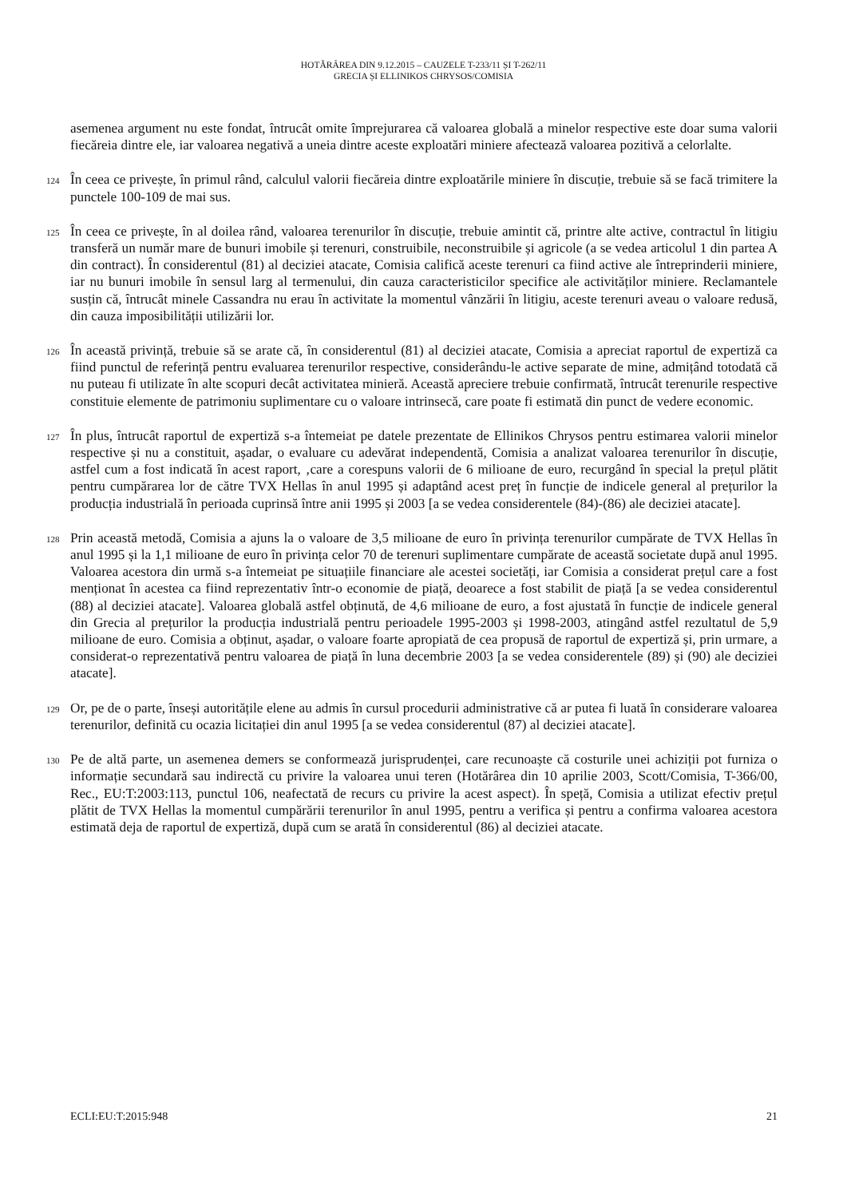HOTĂRÂREA DIN 9.12.2015 – CAUZELE T-233/11 ȘI T-262/11
GRECIA ȘI ELLINIKOS CHRYSOS/COMISIA
asemenea argument nu este fondat, întrucât omite împrejurarea că valoarea globală a minelor respective este doar suma valorii fiecăreia dintre ele, iar valoarea negativă a uneia dintre aceste exploatări miniere afectează valoarea pozitivă a celorlalte.
124
În ceea ce privește, în primul rând, calculul valorii fiecăreia dintre exploatările miniere în discuție, trebuie să se facă trimitere la punctele 100-109 de mai sus.
125
În ceea ce privește, în al doilea rând, valoarea terenurilor în discuție, trebuie amintit că, printre alte active, contractul în litigiu transferă un număr mare de bunuri imobile și terenuri, construibile, neconstruibile și agricole (a se vedea articolul 1 din partea A din contract). În considerentul (81) al deciziei atacate, Comisia califică aceste terenuri ca fiind active ale întreprinderii miniere, iar nu bunuri imobile în sensul larg al termenului, din cauza caracteristicilor specifice ale activităților miniere. Reclamantele susțin că, întrucât minele Cassandra nu erau în activitate la momentul vânzării în litigiu, aceste terenuri aveau o valoare redusă, din cauza imposibilității utilizării lor.
126
În această privință, trebuie să se arate că, în considerentul (81) al deciziei atacate, Comisia a apreciat raportul de expertiză ca fiind punctul de referință pentru evaluarea terenurilor respective, considerându-le active separate de mine, admițând totodată că nu puteau fi utilizate în alte scopuri decât activitatea minieră. Această apreciere trebuie confirmată, întrucât terenurile respective constituie elemente de patrimoniu suplimentare cu o valoare intrinsecă, care poate fi estimată din punct de vedere economic.
127
În plus, întrucât raportul de expertiză s-a întemeiat pe datele prezentate de Ellinikos Chrysos pentru estimarea valorii minelor respective și nu a constituit, așadar, o evaluare cu adevărat independentă, Comisia a analizat valoarea terenurilor în discuție, astfel cum a fost indicată în acest raport, ‚care a corespuns valorii de 6 milioane de euro, recurgând în special la prețul plătit pentru cumpărarea lor de către TVX Hellas în anul 1995 și adaptând acest preț în funcție de indicele general al prețurilor la producția industrială în perioada cuprinsă între anii 1995 și 2003 [a se vedea considerentele (84)-(86) ale deciziei atacate].
128
Prin această metodă, Comisia a ajuns la o valoare de 3,5 milioane de euro în privința terenurilor cumpărate de TVX Hellas în anul 1995 și la 1,1 milioane de euro în privința celor 70 de terenuri suplimentare cumpărate de această societate după anul 1995. Valoarea acestora din urmă s-a întemeiat pe situațiile financiare ale acestei societăți, iar Comisia a considerat prețul care a fost menționat în acestea ca fiind reprezentativ într-o economie de piață, deoarece a fost stabilit de piață [a se vedea considerentul (88) al deciziei atacate]. Valoarea globală astfel obținută, de 4,6 milioane de euro, a fost ajustată în funcție de indicele general din Grecia al prețurilor la producția industrială pentru perioadele 1995-2003 și 1998-2003, atingând astfel rezultatul de 5,9 milioane de euro. Comisia a obținut, așadar, o valoare foarte apropiată de cea propusă de raportul de expertiză și, prin urmare, a considerat-o reprezentativă pentru valoarea de piață în luna decembrie 2003 [a se vedea considerentele (89) și (90) ale deciziei atacate].
129
Or, pe de o parte, înseși autoritățile elene au admis în cursul procedurii administrative că ar putea fi luată în considerare valoarea terenurilor, definită cu ocazia licitației din anul 1995 [a se vedea considerentul (87) al deciziei atacate].
130
Pe de altă parte, un asemenea demers se conformează jurisprudenței, care recunoaște că costurile unei achiziții pot furniza o informație secundară sau indirectă cu privire la valoarea unui teren (Hotărârea din 10 aprilie 2003, Scott/Comisia, T-366/00, Rec., EU:T:2003:113, punctul 106, neafectată de recurs cu privire la acest aspect). În speță, Comisia a utilizat efectiv prețul plătit de TVX Hellas la momentul cumpărării terenurilor în anul 1995, pentru a verifica și pentru a confirma valoarea acestora estimată deja de raportul de expertiză, după cum se arată în considerentul (86) al deciziei atacate.
ECLI:EU:T:2015:948 21